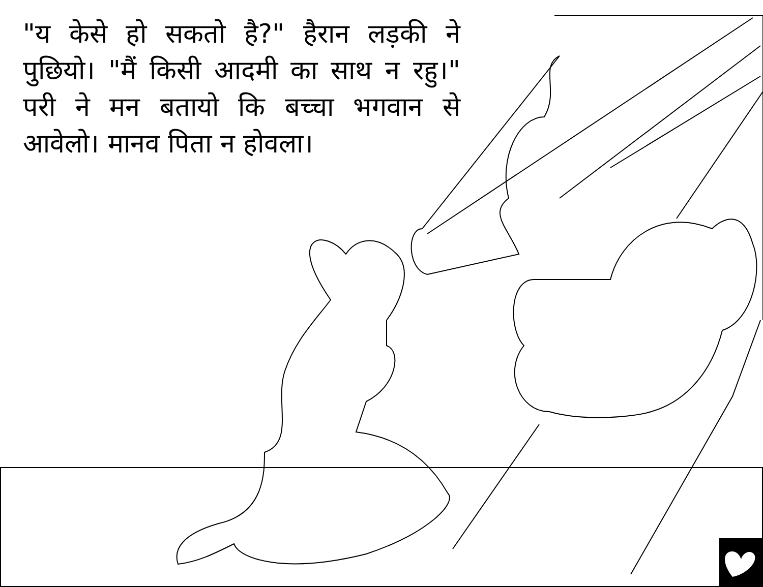"य केसे हो सकतो है?" हैरान लड़की ने पुछियो। "मैं किसी आदमी का साथ न रहु।" परी ने मन बतायो कि बच्चा भगवान से आवेलो। मानव पिता न होवला।